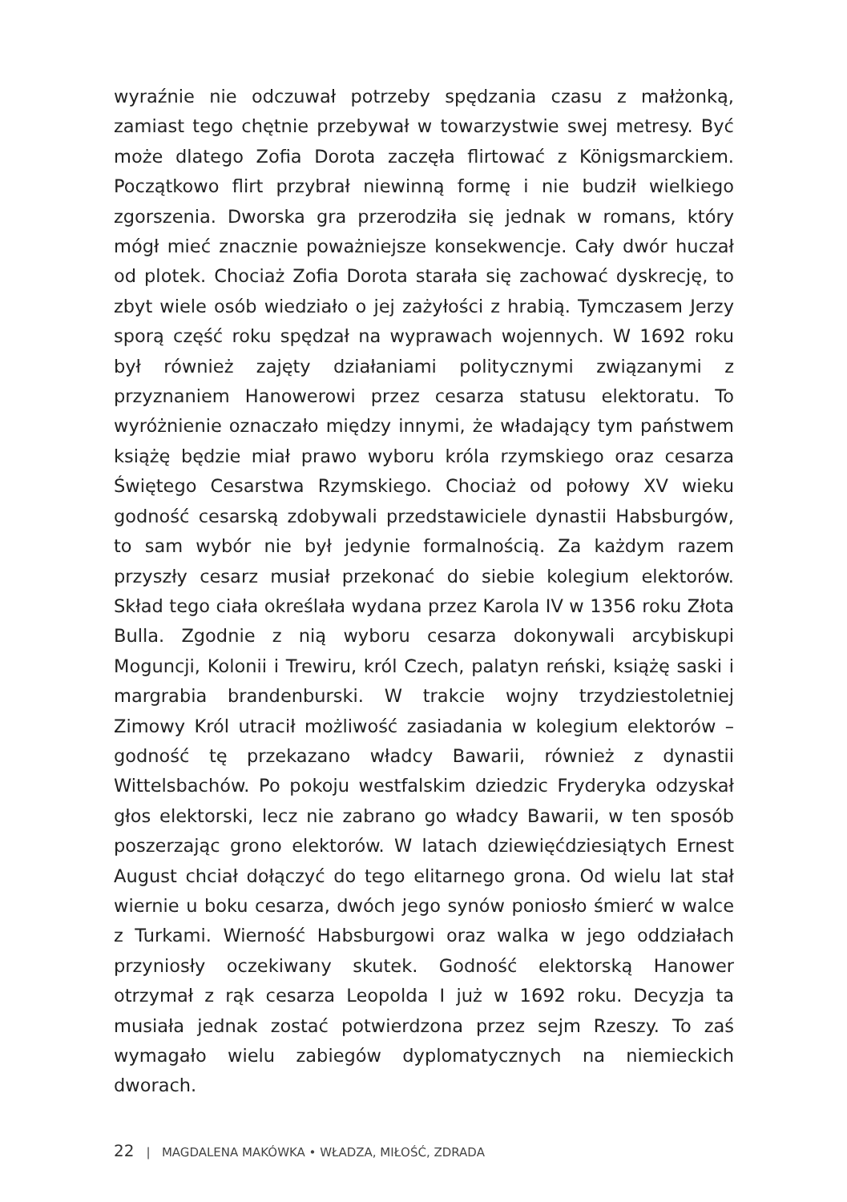wyraźnie nie odczuwał potrzeby spędzania czasu z małżonką, zamiast tego chętnie przebywał w towarzystwie swej metresy. Być może dlatego Zofia Dorota zaczęła flirtować z Königsmarckiem. Początkowo flirt przybrał niewinną formę i nie budził wielkiego zgorszenia. Dworska gra przerodziła się jednak w romans, który mógł mieć znacznie poważniejsze konsekwencje. Cały dwór huczał od plotek. Chociaż Zofia Dorota starała się zachować dyskrecję, to zbyt wiele osób wiedziało o jej zażyłości z hrabią. Tymczasem Jerzy sporą część roku spędzał na wyprawach wojennych. W 1692 roku był również zajęty działaniami politycznymi związanymi z przyznaniem Hanowerowi przez cesarza statusu elektoratu. To wyróżnienie oznaczało między innymi, że władający tym państwem książę będzie miał prawo wyboru króla rzymskiego oraz cesarza Świętego Cesarstwa Rzymskiego. Chociaż od połowy XV wieku godność cesarską zdobywali przedstawiciele dynastii Habsburgów, to sam wybór nie był jedynie formalnością. Za każdym razem przyszły cesarz musiał przekonać do siebie kolegium elektorów. Skład tego ciała określała wydana przez Karola IV w 1356 roku Złota Bulla. Zgodnie z nią wyboru cesarza dokonywali arcybiskupi Moguncji, Kolonii i Trewiru, król Czech, palatyn reński, książę saski i margrabia brandenburski. W trakcie wojny trzydziestoletniej Zimowy Król utracił możliwość zasiadania w kolegium elektorów – godność tę przekazano władcy Bawarii, również z dynastii Wittelsbachów. Po pokoju westfalskim dziedzic Fryderyka odzyskał głos elektorski, lecz nie zabrano go władcy Bawarii, w ten sposób poszerzając grono elektorów. W latach dziewięćdziesiątych Ernest August chciał dołączyć do tego elitarnego grona. Od wielu lat stał wiernie u boku cesarza, dwóch jego synów poniosło śmierć w walce z Turkami. Wierność Habsburgowi oraz walka w jego oddziałach przyniosły oczekiwany skutek. Godność elektorską Hanower otrzymał z rąk cesarza Leopolda I już w 1692 roku. Decyzja ta musiała jednak zostać potwierdzona przez sejm Rzeszy. To zaś wymagało wielu zabiegów dyplomatycznych na niemieckich dworach.
22 | MAGDALENA MAKÓWKA • WŁADZA, MIŁOŚĆ, ZDRADA